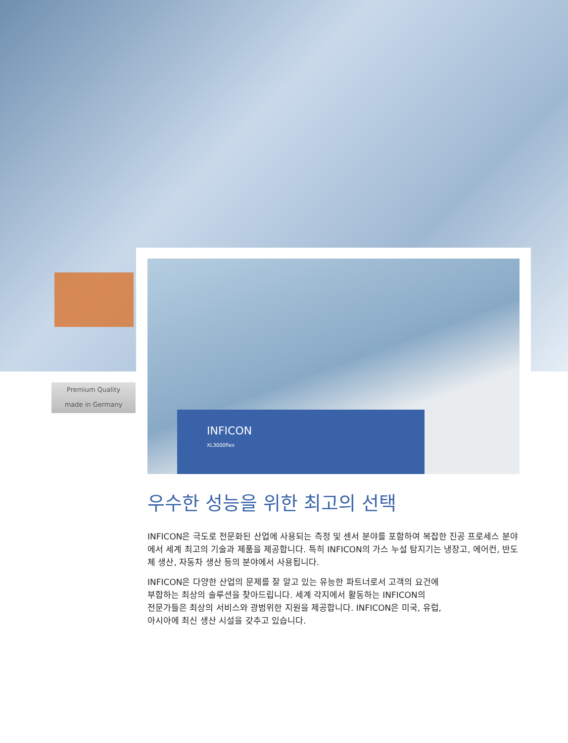INFICON
XL3000flex
Premium Quality
made in Germany
우수한 성능을 위한 최고의 선택
INFICON은 극도로 전문화된 산업에 사용되는 측정 및 센서 분야를 포함하여 복잡한 진공 프로세스 분야에서 세계 최고의 기술과 제품을 제공합니다. 특히 INFICON의 가스 누설 탐지기는 냉장고, 에어컨, 반도체 생산, 자동차 생산 등의 분야에서 사용됩니다.
INFICON은 다양한 산업의 문제를 잘 알고 있는 유능한 파트너로서 고객의 요건에
부합하는 최상의 솔루션을 찾아드립니다. 세계 각지에서 활동하는 INFICON의
전문가들은 최상의 서비스와 광범위한 지원을 제공합니다. INFICON은 미국, 유럽,
아시아에 최신 생산 시설을 갖추고 있습니다.